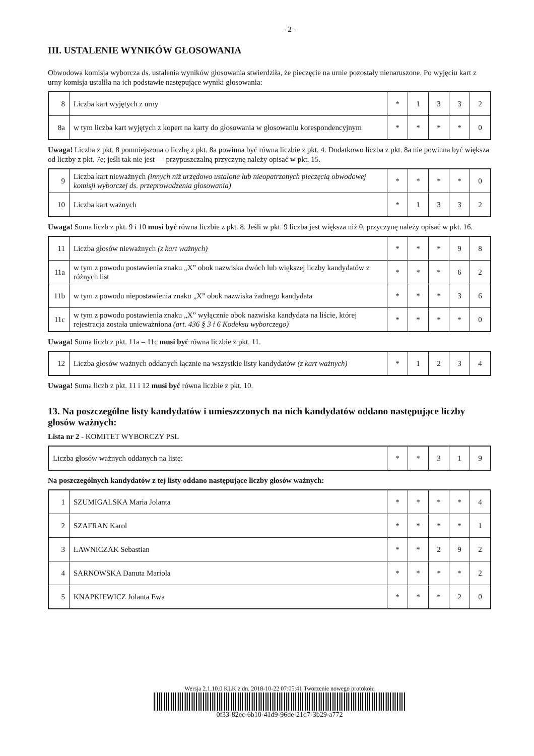- 2 -
III. USTALENIE WYNIKÓW GŁOSOWANIA
Obwodowa komisja wyborcza ds. ustalenia wyników głosowania stwierdziła, że pieczęcie na urnie pozostały nienaruszone. Po wyjęciu kart z urny komisja ustaliła na ich podstawie następujące wyniki głosowania:
| 8 | Liczba kart wyjętych z urny | * | 1 | 3 | 3 | 2 |
| 8a | w tym liczba kart wyjętych z kopert na karty do głosowania w głosowaniu korespondencyjnym | * | * | * | * | 0 |
Uwaga! Liczba z pkt. 8 pomniejszona o liczbę z pkt. 8a powinna być równa liczbie z pkt. 4. Dodatkowo liczba z pkt. 8a nie powinna być większa od liczby z pkt. 7e; jeśli tak nie jest — przypuszczalną przyczynę należy opisać w pkt. 15.
| 9 | Liczba kart nieważnych (innych niż urzędowo ustalone lub nieopatrzonych pieczęcią obwodowej komisji wyborczej ds. przeprowadzenia głosowania) | * | * | * | * | 0 |
| 10 | Liczba kart ważnych | * | 1 | 3 | 3 | 2 |
Uwaga! Suma liczb z pkt. 9 i 10 musi być równa liczbie z pkt. 8. Jeśli w pkt. 9 liczba jest większa niż 0, przyczynę należy opisać w pkt. 16.
| 11 | Liczba głosów nieważnych (z kart ważnych) | * | * | * | 9 | 8 |
| 11a | w tym z powodu postawienia znaku „X” obok nazwiska dwóch lub większej liczby kandydatów z różnych list | * | * | * | 6 | 2 |
| 11b | w tym z powodu niepostawienia znaku „X” obok nazwiska żadnego kandydata | * | * | * | 3 | 6 |
| 11c | w tym z powodu postawienia znaku „X” wyłącznie obok nazwiska kandydata na liście, której rejestracja została unieważniona (art. 436 § 3 i 6 Kodeksu wyborczego) | * | * | * | * | 0 |
Uwaga! Suma liczb z pkt. 11a – 11c musi być równa liczbie z pkt. 11.
| 12 | Liczba głosów ważnych oddanych łącznie na wszystkie listy kandydatów (z kart ważnych) | * | 1 | 2 | 3 | 4 |
Uwaga! Suma liczb z pkt. 11 i 12 musi być równa liczbie z pkt. 10.
13. Na poszczególne listy kandydatów i umieszczonych na nich kandydatów oddano następujące liczby głosów ważnych:
Lista nr 2 - KOMITET WYBORCZY PSL
| Liczba głosów ważnych oddanych na listę: | * | * | 3 | 1 | 9 |
Na poszczególnych kandydatów z tej listy oddano następujące liczby głosów ważnych:
| 1 | SZUMIGALSKA Maria Jolanta | * | * | * | * | 4 |
| 2 | SZAFRAN Karol | * | * | * | * | 1 |
| 3 | ŁAWNICZAK Sebastian | * | * | 2 | 9 | 2 |
| 4 | SARNOWSKA Danuta Mariola | * | * | * | * | 2 |
| 5 | KNAPKIEWICZ Jolanta Ewa | * | * | * | 2 | 0 |
Wersja 2.1.10.0 KLK z dn. 2018-10-22 07:05:41 Tworzenie nowego protokołu
0f33-82ec-6b10-41d9-96de-21d7-3b29-a772